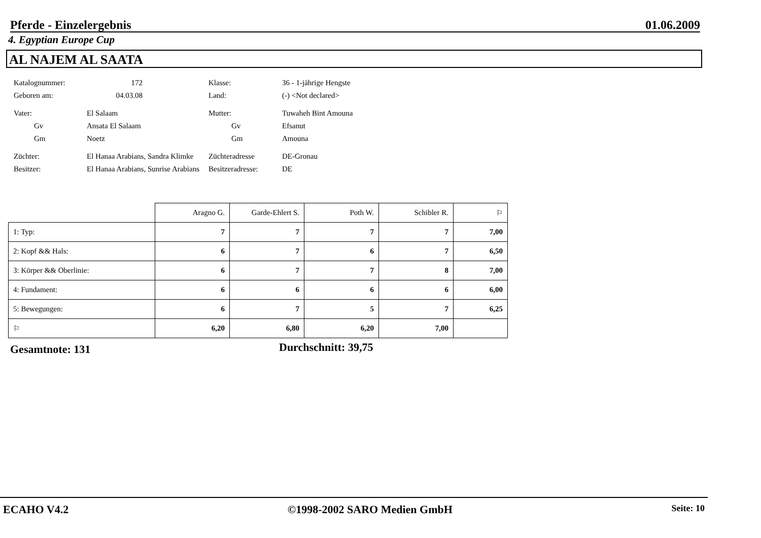Pferde - Einzelergebnis 01.06.2009
4. Egyptian Europe Cup
AL NAJEM AL SAATA
Katalognummer:
172
Klasse:
36 - 1-jährige Hengste
Geboren am:
04.03.08
Land:
(-) <Not declared>
Vater:
El Salaam
Mutter:
Tuwaheh Bint Amouna
Gv
Ansata El Salaam
Gv
Efsanut
Gm
Noetz
Gm
Amouna
Züchter:
El Hanaa Arabians, Sandra Klimke
Züchteradresse
DE-Gronau
Besitzer:
El Hanaa Arabians, Sunrise Arabians
Besitzeradresse:
DE
| | Aragno G. | Garde-Ehlert S. | Poth W. | Schibler R. | ⚐ |
| --- | --- | --- | --- | --- | --- |
| 1: Typ: | 7 | 7 | 7 | 7 | 7,00 |
| 2: Kopf && Hals: | 6 | 7 | 6 | 7 | 6,50 |
| 3: Körper && Oberlinie: | 6 | 7 | 7 | 8 | 7,00 |
| 4: Fundament: | 6 | 6 | 6 | 6 | 6,00 |
| 5: Bewegungen: | 6 | 7 | 5 | 7 | 6,25 |
| ⚐ | 6,20 | 6,80 | 6,20 | 7,00 | |
Gesamtnote: 131 Durchschnitt: 39,75
ECAHO V4.2 ©1998-2002 SARO Medien GmbH Seite: 10